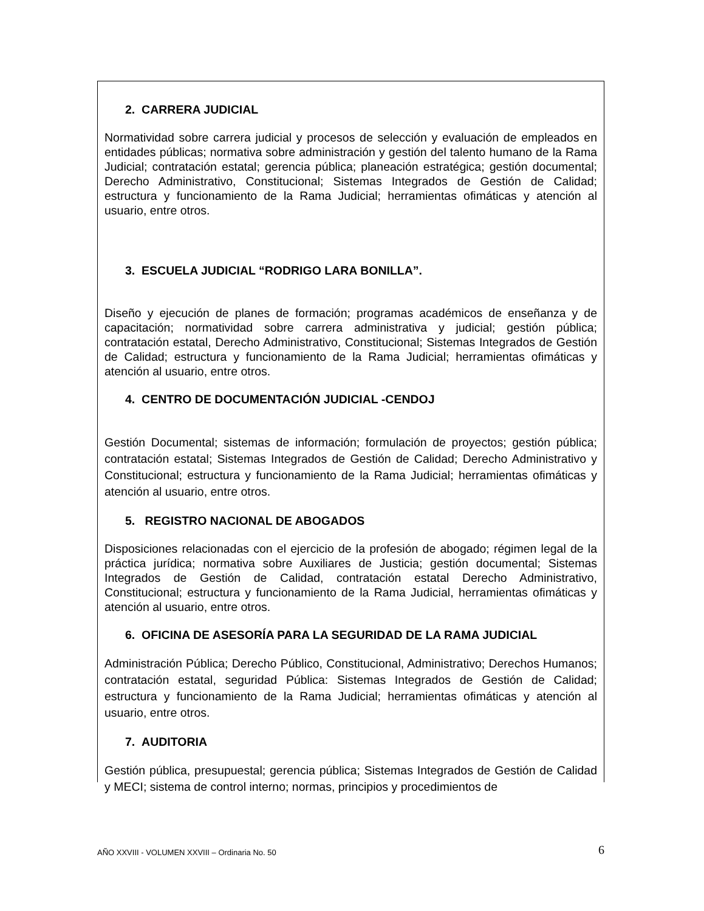2. CARRERA JUDICIAL
Normatividad sobre carrera judicial y procesos de selección y evaluación de empleados en entidades públicas; normativa sobre administración y gestión del talento humano de la Rama Judicial; contratación estatal; gerencia pública; planeación estratégica; gestión documental; Derecho Administrativo, Constitucional; Sistemas Integrados de Gestión de Calidad; estructura y funcionamiento de la Rama Judicial; herramientas ofimáticas y atención al usuario, entre otros.
3. ESCUELA JUDICIAL “RODRIGO LARA BONILLA”.
Diseño y ejecución de planes de formación; programas académicos de enseñanza y de capacitación; normatividad sobre carrera administrativa y judicial; gestión pública; contratación estatal, Derecho Administrativo, Constitucional; Sistemas Integrados de Gestión de Calidad; estructura y funcionamiento de la Rama Judicial; herramientas ofimáticas y atención al usuario, entre otros.
4. CENTRO DE DOCUMENTACIÓN JUDICIAL -CENDOJ
Gestión Documental; sistemas de información; formulación de proyectos; gestión pública; contratación estatal; Sistemas Integrados de Gestión de Calidad; Derecho Administrativo y Constitucional; estructura y funcionamiento de la Rama Judicial; herramientas ofimáticas y atención al usuario, entre otros.
5. REGISTRO NACIONAL DE ABOGADOS
Disposiciones relacionadas con el ejercicio de la profesión de abogado; régimen legal de la práctica jurídica; normativa sobre Auxiliares de Justicia; gestión documental; Sistemas Integrados de Gestión de Calidad, contratación estatal Derecho Administrativo, Constitucional; estructura y funcionamiento de la Rama Judicial, herramientas ofimáticas y atención al usuario, entre otros.
6. OFICINA DE ASESORÍA PARA LA SEGURIDAD DE LA RAMA JUDICIAL
Administración Pública; Derecho Público, Constitucional, Administrativo; Derechos Humanos; contratación estatal, seguridad Pública: Sistemas Integrados de Gestión de Calidad; estructura y funcionamiento de la Rama Judicial; herramientas ofimáticas y atención al usuario, entre otros.
7. AUDITORIA
Gestión pública, presupuestal; gerencia pública; Sistemas Integrados de Gestión de Calidad y MECI; sistema de control interno; normas, principios y procedimientos de
AÑO XXVIII - VOLUMEN XXVIII – Ordinaria No. 50 6